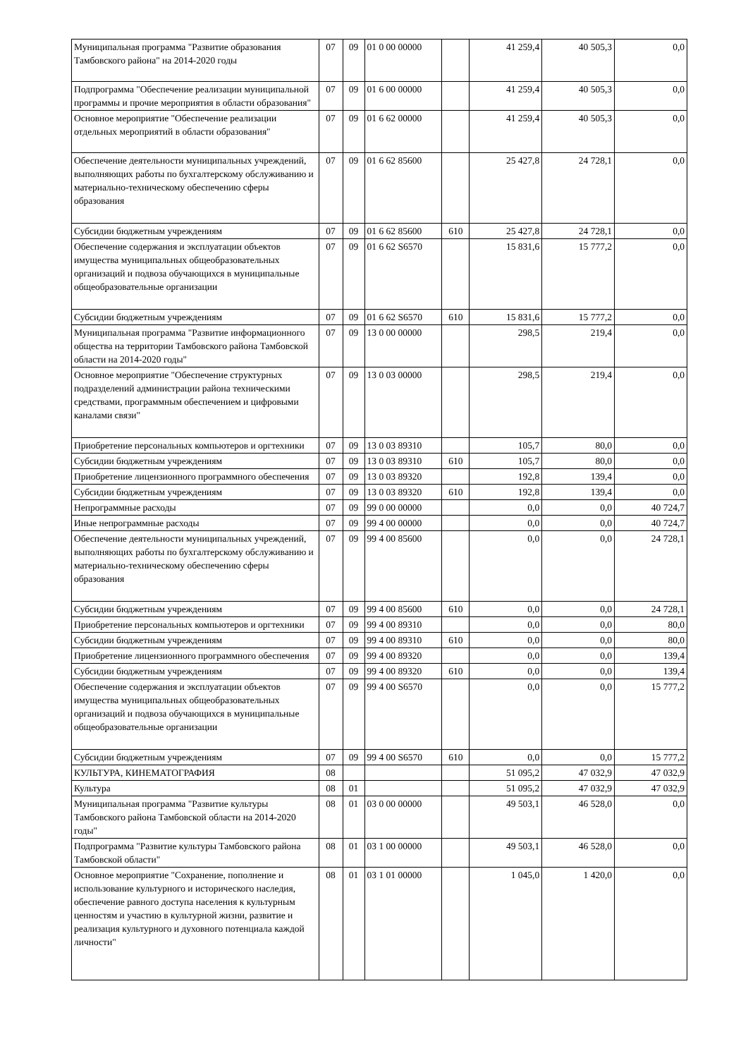| Муниципальная программа "Развитие образования Тамбовского района" на 2014-2020 годы | 07 | 09 | 01 0 00 00000 | | 41 259,4 | 40 505,3 | 0,0 |
| Подпрограмма "Обеспечение реализации муниципальной программы и прочие мероприятия в области образования" | 07 | 09 | 01 6 00 00000 | | 41 259,4 | 40 505,3 | 0,0 |
| Основное мероприятие "Обеспечение реализации отдельных мероприятий в области образования" | 07 | 09 | 01 6 62 00000 | | 41 259,4 | 40 505,3 | 0,0 |
| Обеспечение деятельности муниципальных учреждений, выполняющих работы по бухгалтерскому обслуживанию и материально-техническому обеспечению сферы образования | 07 | 09 | 01 6 62 85600 | | 25 427,8 | 24 728,1 | 0,0 |
| Субсидии бюджетным учреждениям | 07 | 09 | 01 6 62 85600 | 610 | 25 427,8 | 24 728,1 | 0,0 |
| Обеспечение содержания и эксплуатации объектов имущества муниципальных общеобразовательных организаций и подвоза обучающихся в муниципальные общеобразовательные организации | 07 | 09 | 01 6 62 S6570 | | 15 831,6 | 15 777,2 | 0,0 |
| Субсидии бюджетным учреждениям | 07 | 09 | 01 6 62 S6570 | 610 | 15 831,6 | 15 777,2 | 0,0 |
| Муниципальная программа "Развитие информационного общества на территории Тамбовского района Тамбовской области на 2014-2020 годы" | 07 | 09 | 13 0 00 00000 | | 298,5 | 219,4 | 0,0 |
| Основное мероприятие "Обеспечение структурных подразделений администрации района техническими средствами, программным обеспечением и цифровыми каналами связи" | 07 | 09 | 13 0 03 00000 | | 298,5 | 219,4 | 0,0 |
| Приобретение персональных компьютеров и оргтехники | 07 | 09 | 13 0 03 89310 | | 105,7 | 80,0 | 0,0 |
| Субсидии бюджетным учреждениям | 07 | 09 | 13 0 03 89310 | 610 | 105,7 | 80,0 | 0,0 |
| Приобретение лицензионного программного обеспечения | 07 | 09 | 13 0 03 89320 | | 192,8 | 139,4 | 0,0 |
| Субсидии бюджетным учреждениям | 07 | 09 | 13 0 03 89320 | 610 | 192,8 | 139,4 | 0,0 |
| Непрограммные расходы | 07 | 09 | 99 0 00 00000 | | 0,0 | 0,0 | 40 724,7 |
| Иные непрограммные расходы | 07 | 09 | 99 4 00 00000 | | 0,0 | 0,0 | 40 724,7 |
| Обеспечение деятельности муниципальных учреждений, выполняющих работы по бухгалтерскому обслуживанию и материально-техническому обеспечению сферы образования | 07 | 09 | 99 4 00 85600 | | 0,0 | 0,0 | 24 728,1 |
| Субсидии бюджетным учреждениям | 07 | 09 | 99 4 00 85600 | 610 | 0,0 | 0,0 | 24 728,1 |
| Приобретение персональных компьютеров и оргтехники | 07 | 09 | 99 4 00 89310 | | 0,0 | 0,0 | 80,0 |
| Субсидии бюджетным учреждениям | 07 | 09 | 99 4 00 89310 | 610 | 0,0 | 0,0 | 80,0 |
| Приобретение лицензионного программного обеспечения | 07 | 09 | 99 4 00 89320 | | 0,0 | 0,0 | 139,4 |
| Субсидии бюджетным учреждениям | 07 | 09 | 99 4 00 89320 | 610 | 0,0 | 0,0 | 139,4 |
| Обеспечение содержания и эксплуатации объектов имущества муниципальных общеобразовательных организаций и подвоза обучающихся в муниципальные общеобразовательные организации | 07 | 09 | 99 4 00 S6570 | | 0,0 | 0,0 | 15 777,2 |
| Субсидии бюджетным учреждениям | 07 | 09 | 99 4 00 S6570 | 610 | 0,0 | 0,0 | 15 777,2 |
| КУЛЬТУРА, КИНЕМАТОГРАФИЯ | 08 | | | | 51 095,2 | 47 032,9 | 47 032,9 |
| Культура | 08 | 01 | | | 51 095,2 | 47 032,9 | 47 032,9 |
| Муниципальная программа "Развитие культуры Тамбовского района Тамбовской области на 2014-2020 годы" | 08 | 01 | 03 0 00 00000 | | 49 503,1 | 46 528,0 | 0,0 |
| Подпрограмма "Развитие культуры Тамбовского района Тамбовской области" | 08 | 01 | 03 1 00 00000 | | 49 503,1 | 46 528,0 | 0,0 |
| Основное мероприятие "Сохранение, пополнение и использование культурного и исторического наследия, обеспечение равного доступа населения к культурным ценностям и участию в культурной жизни, развитие и реализация культурного и духовного потенциала каждой личности" | 08 | 01 | 03 1 01 00000 | | 1 045,0 | 1 420,0 | 0,0 |